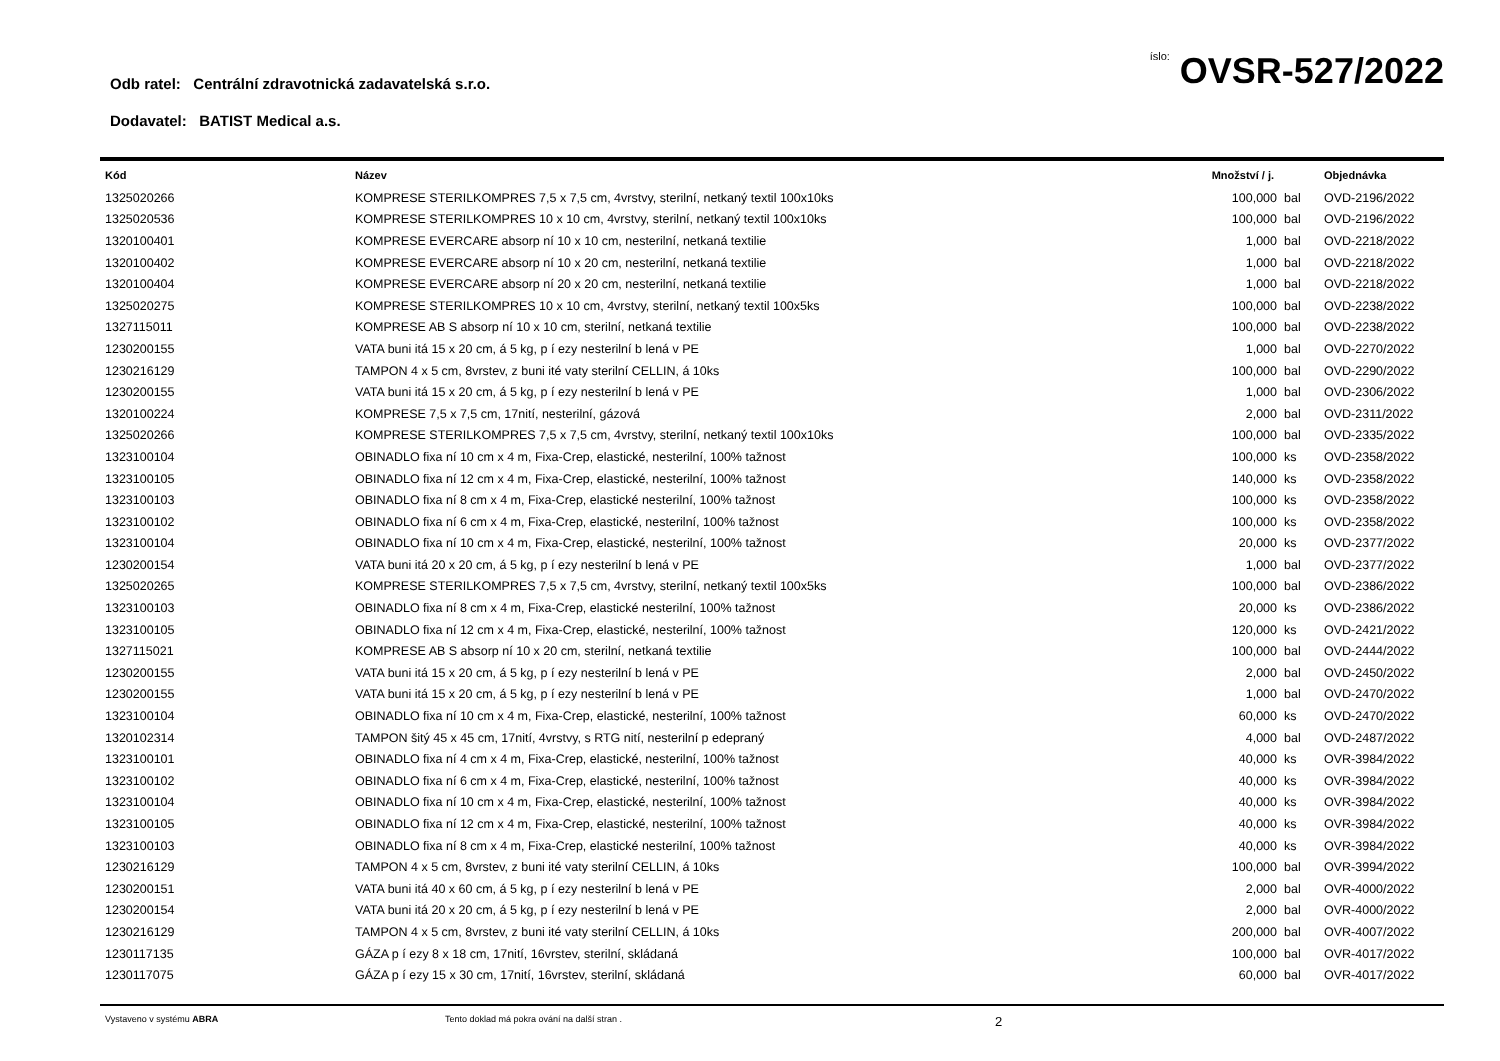Odb ratel: Centrální zdravotnická zadavatelská s.r.o.
íslo: OVSR-527/2022
Dodavatel: BATIST Medical a.s.
| Kód | Název | Množství / j. | | Objednávka |
| --- | --- | --- | --- | --- |
| 1325020266 | KOMPRESE STERILKOMPRES 7,5 x 7,5 cm, 4vrstvy, sterilní, netkaný textil 100x10ks | 100,000 | bal | OVD-2196/2022 |
| 1325020536 | KOMPRESE STERILKOMPRES 10 x 10 cm, 4vrstvy, sterilní, netkaný textil 100x10ks | 100,000 | bal | OVD-2196/2022 |
| 1320100401 | KOMPRESE EVERCARE absorp ní 10 x 10 cm, nesterilní, netkaná textilie | 1,000 | bal | OVD-2218/2022 |
| 1320100402 | KOMPRESE EVERCARE absorp ní 10 x 20 cm, nesterilní, netkaná textilie | 1,000 | bal | OVD-2218/2022 |
| 1320100404 | KOMPRESE EVERCARE absorp ní 20 x 20 cm, nesterilní, netkaná textilie | 1,000 | bal | OVD-2218/2022 |
| 1325020275 | KOMPRESE STERILKOMPRES 10 x 10 cm, 4vrstvy, sterilní, netkaný textil 100x5ks | 100,000 | bal | OVD-2238/2022 |
| 1327115011 | KOMPRESE AB S absorp ní 10 x 10 cm, sterilní, netkaná textilie | 100,000 | bal | OVD-2238/2022 |
| 1230200155 | VATA buni itá 15 x 20 cm, á 5 kg, p í ezy nesterilní b lená v PE | 1,000 | bal | OVD-2270/2022 |
| 1230216129 | TAMPON 4 x 5 cm, 8vrstev, z buni ité vaty sterilní CELLIN, á 10ks | 100,000 | bal | OVD-2290/2022 |
| 1230200155 | VATA buni itá 15 x 20 cm, á 5 kg, p í ezy nesterilní b lená v PE | 1,000 | bal | OVD-2306/2022 |
| 1320100224 | KOMPRESE 7,5 x 7,5 cm, 17nití, nesterilní, gázová | 2,000 | bal | OVD-2311/2022 |
| 1325020266 | KOMPRESE STERILKOMPRES 7,5 x 7,5 cm, 4vrstvy, sterilní, netkaný textil 100x10ks | 100,000 | bal | OVD-2335/2022 |
| 1323100104 | OBINADLO fixa ní 10 cm x 4 m, Fixa-Crep, elastické, nesterilní, 100% tažnost | 100,000 | ks | OVD-2358/2022 |
| 1323100105 | OBINADLO fixa ní 12 cm x 4 m, Fixa-Crep, elastické, nesterilní, 100% tažnost | 140,000 | ks | OVD-2358/2022 |
| 1323100103 | OBINADLO fixa ní 8 cm x 4 m, Fixa-Crep, elastické nesterilní, 100% tažnost | 100,000 | ks | OVD-2358/2022 |
| 1323100102 | OBINADLO fixa ní 6 cm x 4 m, Fixa-Crep, elastické, nesterilní, 100% tažnost | 100,000 | ks | OVD-2358/2022 |
| 1323100104 | OBINADLO fixa ní 10 cm x 4 m, Fixa-Crep, elastické, nesterilní, 100% tažnost | 20,000 | ks | OVD-2377/2022 |
| 1230200154 | VATA buni itá 20 x 20 cm, á 5 kg, p í ezy nesterilní b lená v PE | 1,000 | bal | OVD-2377/2022 |
| 1325020265 | KOMPRESE STERILKOMPRES 7,5 x 7,5 cm, 4vrstvy, sterilní, netkaný textil 100x5ks | 100,000 | bal | OVD-2386/2022 |
| 1323100103 | OBINADLO fixa ní 8 cm x 4 m, Fixa-Crep, elastické nesterilní, 100% tažnost | 20,000 | ks | OVD-2386/2022 |
| 1323100105 | OBINADLO fixa ní 12 cm x 4 m, Fixa-Crep, elastické, nesterilní, 100% tažnost | 120,000 | ks | OVD-2421/2022 |
| 1327115021 | KOMPRESE AB S absorp ní 10 x 20 cm, sterilní, netkaná textilie | 100,000 | bal | OVD-2444/2022 |
| 1230200155 | VATA buni itá 15 x 20 cm, á 5 kg, p í ezy nesterilní b lená v PE | 2,000 | bal | OVD-2450/2022 |
| 1230200155 | VATA buni itá 15 x 20 cm, á 5 kg, p í ezy nesterilní b lená v PE | 1,000 | bal | OVD-2470/2022 |
| 1323100104 | OBINADLO fixa ní 10 cm x 4 m, Fixa-Crep, elastické, nesterilní, 100% tažnost | 60,000 | ks | OVD-2470/2022 |
| 1320102314 | TAMPON šitý 45 x 45 cm, 17nití, 4vrstvy, s RTG nití, nesterilní p edepraný | 4,000 | bal | OVD-2487/2022 |
| 1323100101 | OBINADLO fixa ní 4 cm x 4 m, Fixa-Crep, elastické, nesterilní, 100% tažnost | 40,000 | ks | OVR-3984/2022 |
| 1323100102 | OBINADLO fixa ní 6 cm x 4 m, Fixa-Crep, elastické, nesterilní, 100% tažnost | 40,000 | ks | OVR-3984/2022 |
| 1323100104 | OBINADLO fixa ní 10 cm x 4 m, Fixa-Crep, elastické, nesterilní, 100% tažnost | 40,000 | ks | OVR-3984/2022 |
| 1323100105 | OBINADLO fixa ní 12 cm x 4 m, Fixa-Crep, elastické, nesterilní, 100% tažnost | 40,000 | ks | OVR-3984/2022 |
| 1323100103 | OBINADLO fixa ní 8 cm x 4 m, Fixa-Crep, elastické nesterilní, 100% tažnost | 40,000 | ks | OVR-3984/2022 |
| 1230216129 | TAMPON 4 x 5 cm, 8vrstev, z buni ité vaty sterilní CELLIN, á 10ks | 100,000 | bal | OVR-3994/2022 |
| 1230200151 | VATA buni itá 40 x 60 cm, á 5 kg, p í ezy nesterilní b lená v PE | 2,000 | bal | OVR-4000/2022 |
| 1230200154 | VATA buni itá 20 x 20 cm, á 5 kg, p í ezy nesterilní b lená v PE | 2,000 | bal | OVR-4000/2022 |
| 1230216129 | TAMPON 4 x 5 cm, 8vrstev, z buni ité vaty sterilní CELLIN, á 10ks | 200,000 | bal | OVR-4007/2022 |
| 1230117135 | GÁZA p í ezy 8 x 18 cm, 17nití, 16vrstev, sterilní, skládaná | 100,000 | bal | OVR-4017/2022 |
| 1230117075 | GÁZA p í ezy 15 x 30 cm, 17nití, 16vrstev, sterilní, skládaná | 60,000 | bal | OVR-4017/2022 |
Vystaveno v systému ABRA Tento doklad má pokra ování na další stran .
2